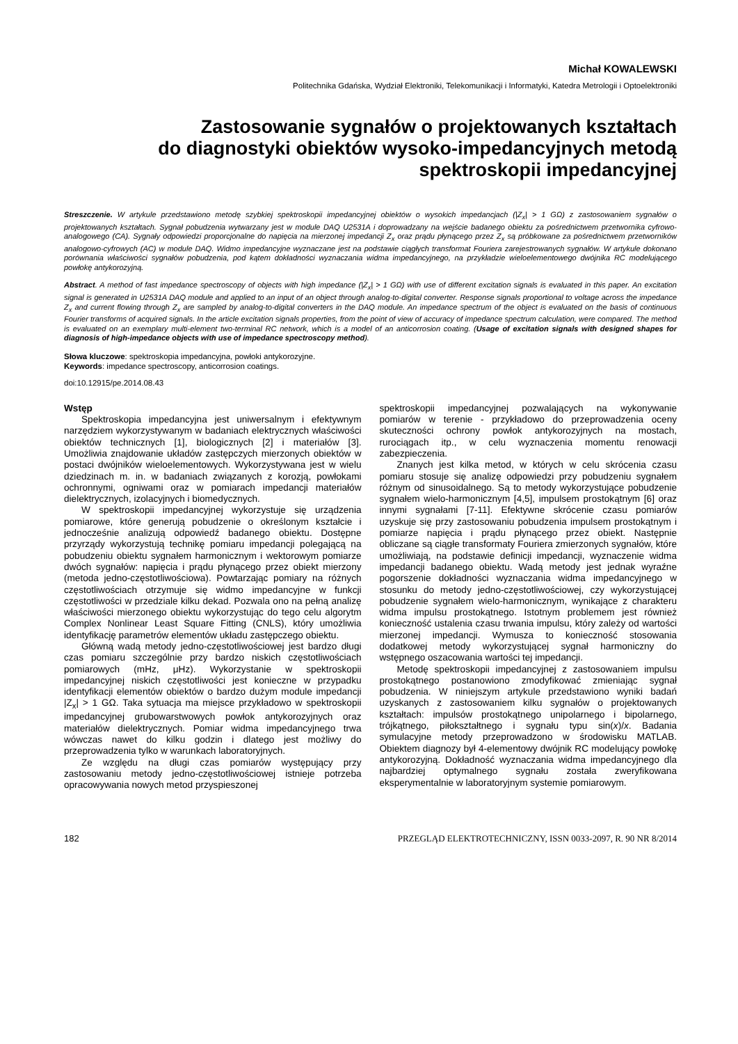Michał KOWALEWSKI
Politechnika Gdańska, Wydział Elektroniki, Telekomunikacji i Informatyki, Katedra Metrologii i Optoelektroniki
Zastosowanie sygnałów o projektowanych kształtach
do diagnostyki obiektów wysoko-impedancyjnych metodą
spektroskopii impedancyjnej
Streszczenie. W artykule przedstawiono metodę szybkiej spektroskopii impedancyjnej obiektów o wysokich impedancjach (|Z<sub>x</sub>| > 1 GΩ) z zastosowaniem sygnałów o projektowanych kształtach. Sygnał pobudzenia wytwarzany jest w module DAQ U2531A i doprowadzany na wejście badanego obiektu za pośrednictwem przetwornika cyfrowo-analogowego (CA). Sygnały odpowiedzi proporcjonalne do napięcia na mierzonej impedancji Z<sub>x</sub> oraz prądu płynącego przez Z<sub>x</sub> są próbkowane za pośrednictwem przetworników analogowo-cyfrowych (AC) w module DAQ. Widmo impedancyjne wyznaczane jest na podstawie ciągłych transformat Fouriera zarejestrowanych sygnałów. W artykule dokonano porównania właściwości sygnałów pobudzenia, pod kątem dokładności wyznaczania widma impedancyjnego, na przykładzie wieloelementowego dwójnika RC modelującego powłokę antykorozyjną.
Abstract. A method of fast impedance spectroscopy of objects with high impedance (|Z<sub>x</sub>| > 1 GΩ) with use of different excitation signals is evaluated in this paper. An excitation signal is generated in U2531A DAQ module and applied to an input of an object through analog-to-digital converter. Response signals proportional to voltage across the impedance Z<sub>x</sub> and current flowing through Z<sub>x</sub> are sampled by analog-to-digital converters in the DAQ module. An impedance spectrum of the object is evaluated on the basis of continuous Fourier transforms of acquired signals. In the article excitation signals properties, from the point of view of accuracy of impedance spectrum calculation, were compared. The method is evaluated on an exemplary multi-element two-terminal RC network, which is a model of an anticorrosion coating. (Usage of excitation signals with designed shapes for diagnosis of high-impedance objects with use of impedance spectroscopy method).
Słowa kluczowe: spektroskopia impedancyjna, powłoki antykorozyjne.
Keywords: impedance spectroscopy, anticorrosion coatings.
doi:10.12915/pe.2014.08.43
Wstęp
Spektroskopia impedancyjna jest uniwersalnym i efektywnym narzędziem wykorzystywanym w badaniach elektrycznych właściwości obiektów technicznych [1], biologicznych [2] i materiałów [3]. Umożliwia znajdowanie układów zastępczych mierzonych obiektów w postaci dwójników wieloelementowych. Wykorzystywana jest w wielu dziedzinach m. in. w badaniach związanych z korozją, powłokami ochronnymi, ogniwami oraz w pomiarach impedancji materiałów dielektrycznych, izolacyjnych i biomedycznych.
W spektroskopii impedancyjnej wykorzystuje się urządzenia pomiarowe, które generują pobudzenie o określonym kształcie i jednocześnie analizują odpowiedź badanego obiektu. Dostępne przyrządy wykorzystują technikę pomiaru impedancji polegającą na pobudzeniu obiektu sygnałem harmonicznym i wektorowym pomiarze dwóch sygnałów: napięcia i prądu płynącego przez obiekt mierzony (metoda jedno-częstotliwościowa). Powtarzając pomiary na różnych częstotliwościach otrzymuje się widmo impedancyjne w funkcji częstotliwości w przedziale kilku dekad. Pozwala ono na pełną analizę właściwości mierzonego obiektu wykorzystując do tego celu algorytm Complex Nonlinear Least Square Fitting (CNLS), który umożliwia identyfikację parametrów elementów układu zastępczego obiektu.
Główną wadą metody jedno-częstotliwościowej jest bardzo długi czas pomiaru szczególnie przy bardzo niskich częstotliwościach pomiarowych (mHz, μHz). Wykorzystanie w spektroskopii impedancyjnej niskich częstotliwości jest konieczne w przypadku identyfikacji elementów obiektów o bardzo dużym module impedancji |Z<sub>x</sub>| > 1 GΩ. Taka sytuacja ma miejsce przykładowo w spektroskopii impedancyjnej grubowarstwowych powłok antykorozyjnych oraz materiałów dielektrycznych. Pomiar widma impedancyjnego trwa wówczas nawet do kilku godzin i dlatego jest możliwy do przeprowadzenia tylko w warunkach laboratoryjnych.
Ze względu na długi czas pomiarów występujący przy zastosowaniu metody jedno-częstotliwościowej istnieje potrzeba opracowywania nowych metod przyspieszonej
spektroskopii impedancyjnej pozwalających na wykonywanie pomiarów w terenie - przykładowo do przeprowadzenia oceny skuteczności ochrony powłok antykorozyjnych na mostach, rurociągach itp., w celu wyznaczenia momentu renowacji zabezpieczenia.
Znanych jest kilka metod, w których w celu skrócenia czasu pomiaru stosuje się analizę odpowiedzi przy pobudzeniu sygnałem różnym od sinusoidalnego. Są to metody wykorzystujące pobudzenie sygnałem wielo-harmonicznym [4,5], impulsem prostokątnym [6] oraz innymi sygnałami [7-11]. Efektywne skrócenie czasu pomiarów uzyskuje się przy zastosowaniu pobudzenia impulsem prostokątnym i pomiarze napięcia i prądu płynącego przez obiekt. Następnie obliczane są ciągłe transformaty Fouriera zmierzonych sygnałów, które umożliwiają, na podstawie definicji impedancji, wyznaczenie widma impedancji badanego obiektu. Wadą metody jest jednak wyraźne pogorszenie dokładności wyznaczania widma impedancyjnego w stosunku do metody jedno-częstotliwościowej, czy wykorzystującej pobudzenie sygnałem wielo-harmonicznym, wynikające z charakteru widma impulsu prostokątnego. Istotnym problemem jest również konieczność ustalenia czasu trwania impulsu, który zależy od wartości mierzonej impedancji. Wymusza to konieczność stosowania dodatkowej metody wykorzystującej sygnał harmoniczny do wstępnego oszacowania wartości tej impedancji.
Metodę spektroskopii impedancyjnej z zastosowaniem impulsu prostokątnego postanowiono zmodyfikować zmieniając sygnał pobudzenia. W niniejszym artykule przedstawiono wyniki badań uzyskanych z zastosowaniem kilku sygnałów o projektowanych kształtach: impulsów prostokątnego unipolarnego i bipolarnego, trójkątnego, piłokształtnego i sygnału typu sin(x)/x. Badania symulacyjne metody przeprowadzono w środowisku MATLAB. Obiektem diagnozy był 4-elementowy dwójnik RC modelujący powłokę antykorozyjną. Dokładność wyznaczania widma impedancyjnego dla najbardziej optymalnego sygnału została zweryfikowana eksperymentalnie w laboratoryjnym systemie pomiarowym.
182 PRZEGLĄD ELEKTROTECHNICZNY, ISSN 0033-2097, R. 90 NR 8/2014